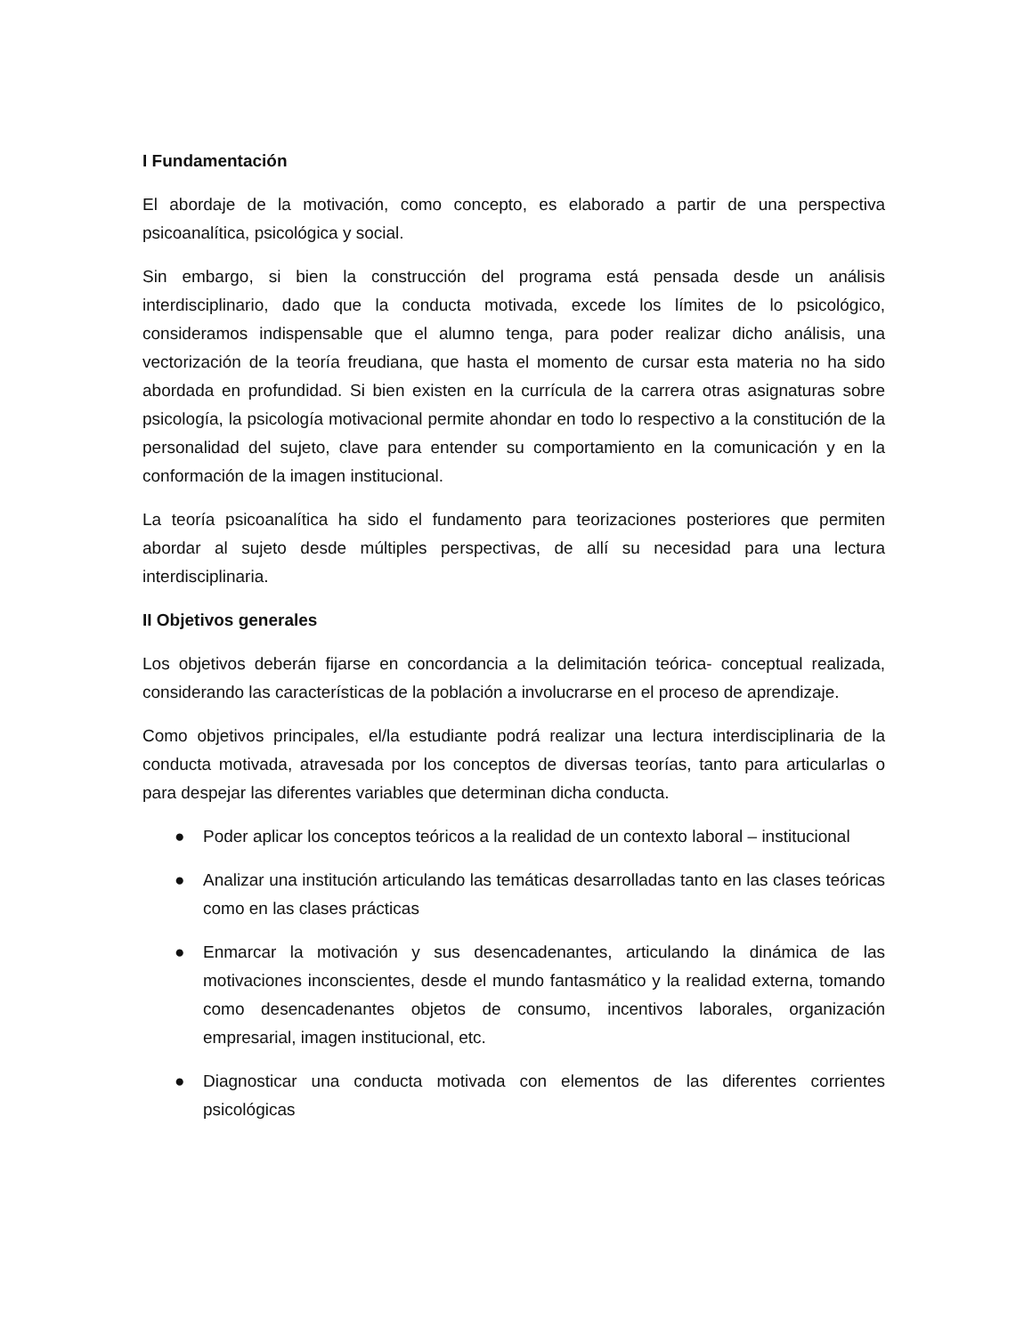I Fundamentación
El abordaje de la motivación, como concepto, es elaborado a partir de una perspectiva psicoanalítica, psicológica y social.
Sin embargo, si bien la construcción del programa está pensada desde un análisis interdisciplinario, dado que la conducta motivada, excede los límites de lo psicológico, consideramos indispensable que el alumno tenga, para poder realizar dicho análisis, una vectorización de la teoría freudiana, que hasta el momento de cursar esta materia no ha sido abordada en profundidad. Si bien existen en la currícula de la carrera otras asignaturas sobre psicología, la psicología motivacional permite ahondar en todo lo respectivo a la constitución de la personalidad del sujeto, clave para entender su comportamiento en la comunicación y en la conformación de la imagen institucional.
La teoría psicoanalítica ha sido el fundamento para teorizaciones posteriores que permiten abordar al sujeto desde múltiples perspectivas, de allí su necesidad para una lectura interdisciplinaria.
II Objetivos generales
Los objetivos deberán fijarse en concordancia a la delimitación teórica- conceptual realizada, considerando las características de la población a involucrarse en el proceso de aprendizaje.
Como objetivos principales, el/la estudiante podrá realizar una lectura interdisciplinaria de la conducta motivada, atravesada por los conceptos de diversas teorías, tanto para articularlas o para despejar las diferentes variables que determinan dicha conducta.
● Poder aplicar los conceptos teóricos a la realidad de un contexto laboral – institucional
● Analizar una institución articulando las temáticas desarrolladas tanto en las clases teóricas como en las clases prácticas
● Enmarcar la motivación y sus desencadenantes, articulando la dinámica de las motivaciones inconscientes, desde el mundo fantasmático y la realidad externa, tomando como desencadenantes objetos de consumo, incentivos laborales, organización empresarial, imagen institucional, etc.
● Diagnosticar una conducta motivada con elementos de las diferentes corrientes psicológicas